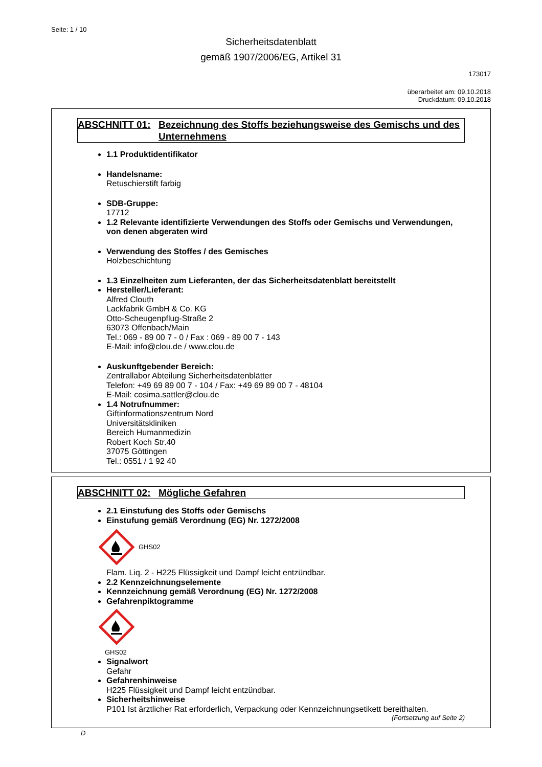Seite: 1 / 10
Sicherheitsdatenblatt
gemäß 1907/2006/EG, Artikel 31
173017
überarbeitet am: 09.10.2018
Druckdatum: 09.10.2018
ABSCHNITT 01: Bezeichnung des Stoffs beziehungsweise des Gemischs und des Unternehmens
1.1 Produktidentifikator
Handelsname:
Retuschierstift farbig
SDB-Gruppe:
17712
1.2 Relevante identifizierte Verwendungen des Stoffs oder Gemischs und Verwendungen, von denen abgeraten wird
Verwendung des Stoffes / des Gemisches
Holzbeschichtung
1.3 Einzelheiten zum Lieferanten, der das Sicherheitsdatenblatt bereitstellt
Hersteller/Lieferant:
Alfred Clouth
Lackfabrik GmbH & Co. KG
Otto-Scheugenpflug-Straße 2
63073 Offenbach/Main
Tel.: 069 - 89 00 7 - 0 / Fax : 069 - 89 00 7 - 143
E-Mail: info@clou.de / www.clou.de
Auskunftgebender Bereich:
Zentrallabor Abteilung Sicherheitsdatenblätter
Telefon: +49 69 89 00 7 - 104 / Fax: +49 69 89 00 7 - 48104
E-Mail: cosima.sattler@clou.de
1.4 Notrufnummer:
Giftinformationszentrum Nord
Universitätskliniken
Bereich Humanmedizin
Robert Koch Str.40
37075 Göttingen
Tel.: 0551 / 1 92 40
ABSCHNITT 02: Mögliche Gefahren
2.1 Einstufung des Stoffs oder Gemischs
Einstufung gemäß Verordnung (EG) Nr. 1272/2008
GHS02
Flam. Liq. 2 - H225 Flüssigkeit und Dampf leicht entzündbar.
2.2 Kennzeichnungselemente
Kennzeichnung gemäß Verordnung (EG) Nr. 1272/2008
Gefahrenpiktogramme
GHS02
Signalwort
Gefahr
Gefahrenhinweise
H225 Flüssigkeit und Dampf leicht entzündbar.
Sicherheitshinweise
P101 Ist ärztlicher Rat erforderlich, Verpackung oder Kennzeichnungsetikett bereithalten.
(Fortsetzung auf Seite 2)
D